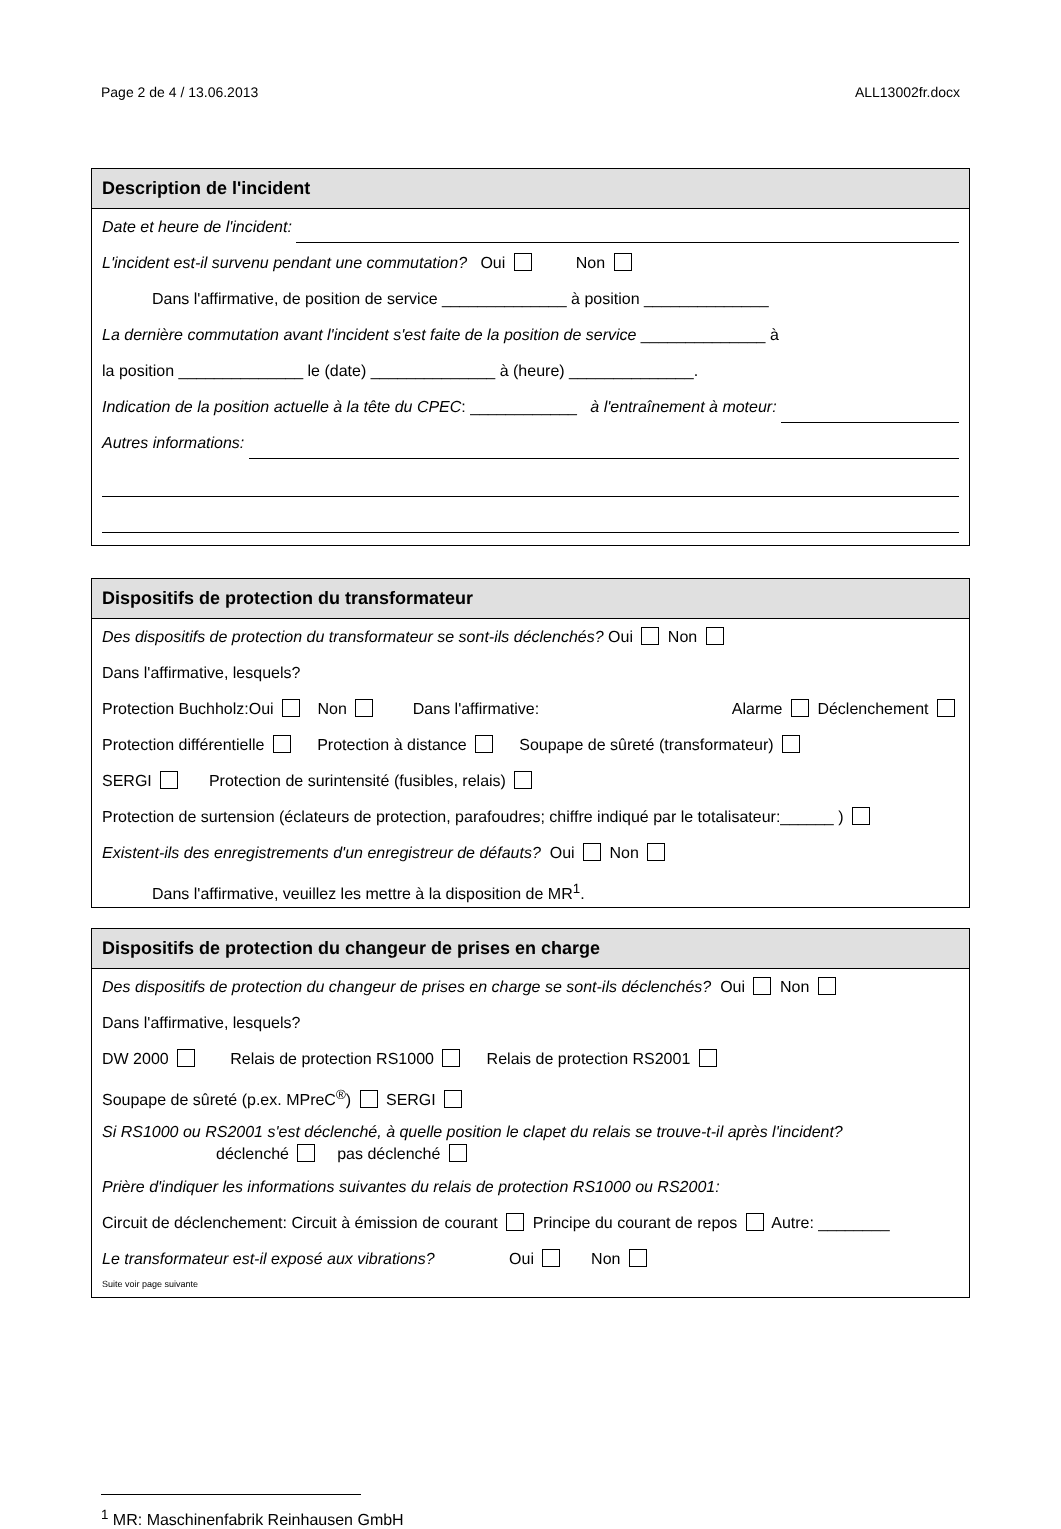Page 2 de 4 / 13.06.2013 ALL13002fr.docx
Description de l'incident
Date et heure de l'incident:
L'incident est-il survenu pendant une commutation? Oui Non
Dans l'affirmative, de position de service ______________ à position ______________
La dernière commutation avant l'incident s'est faite de la position de service ______________ à
la position ______________ le (date) ______________ à (heure) ______________.
Indication de la position actuelle à la tête du CPEC: ____________ à l'entraînement à moteur:
Autres informations:
Dispositifs de protection du transformateur
Des dispositifs de protection du transformateur se sont-ils déclenchés? Oui Non
Dans l'affirmative, lesquels?
Protection Buchholz:Oui Non Dans l'affirmative: Alarme Déclenchement
Protection différentielle Protection à distance Soupape de sûreté (transformateur)
SERGI Protection de surintensité (fusibles, relais)
Protection de surtension (éclateurs de protection, parafoudres; chiffre indiqué par le totalisateur:______ )
Existent-ils des enregistrements d'un enregistreur de défauts? Oui Non
Dans l'affirmative, veuillez les mettre à la disposition de MR<sup>1</sup>.
Dispositifs de protection du changeur de prises en charge
Des dispositifs de protection du changeur de prises en charge se sont-ils déclenchés? Oui Non
Dans l'affirmative, lesquels?
DW 2000 Relais de protection RS1000 Relais de protection RS2001
Soupape de sûreté (p.ex. MPreC<sup>®</sup>) SERGI
Si RS1000 ou RS2001 s'est déclenché, à quelle position le clapet du relais se trouve-t-il après l'incident?
déclenché pas déclenché
Prière d'indiquer les informations suivantes du relais de protection RS1000 ou RS2001:
Circuit de déclenchement: Circuit à émission de courant Principe du courant de repos Autre: ________
Le transformateur est-il exposé aux vibrations? Oui Non
Suite voir page suivante
<sup>1</sup> MR: Maschinenfabrik Reinhausen GmbH